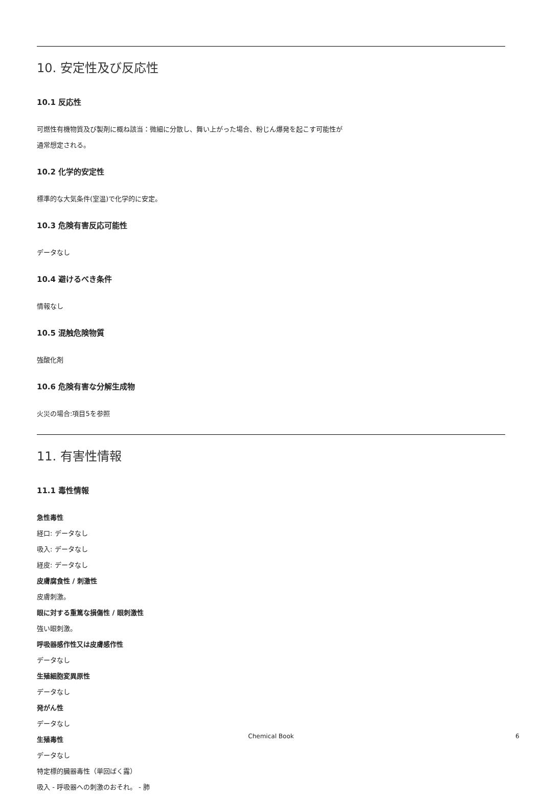10. 安定性及び反応性
10.1 反応性
可燃性有機物質及び製剤に概ね該当：微細に分散し、舞い上がった場合、粉じん爆発を起こす可能性が
通常想定される。
10.2 化学的安定性
標準的な大気条件(室温)で化学的に安定。
10.3 危険有害反応可能性
データなし
10.4 避けるべき条件
情報なし
10.5 混触危険物質
強酸化剤
10.6 危険有害な分解生成物
火災の場合:項目5を参照
11. 有害性情報
11.1 毒性情報
急性毒性
経口: データなし
吸入: データなし
経皮: データなし
皮膚腐食性 / 刺激性
皮膚刺激。
眼に対する重篤な損傷性 / 眼刺激性
強い眼刺激。
呼吸器感作性又は皮膚感作性
データなし
生殖細胞変異原性
データなし
発がん性
データなし
生殖毒性
データなし
特定標的臓器毒性（単回ばく露）
吸入 - 呼吸器への刺激のおそれ。 - 肺
Chemical Book 6